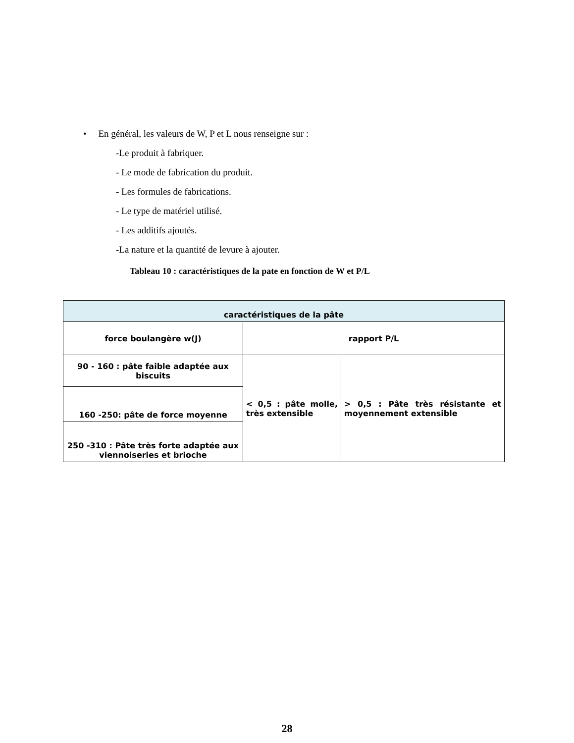• En général, les valeurs de W, P et L nous renseigne sur :
-Le produit à fabriquer.
- Le mode de fabrication du produit.
- Les formules de fabrications.
- Le type de matériel utilisé.
- Les additifs ajoutés.
-La nature et la quantité de levure à ajouter.
Tableau 10 : caractéristiques de la pate en fonction de W et P/L
| caractéristiques de la pâte | | |
| --- | --- | --- |
| force boulangère w(J) | rapport P/L | |
| 90 - 160 : pâte faible adaptée aux biscuits | < 0,5 : pâte molle, très extensible | > 0,5 : Pâte très résistante et moyennement extensible |
| 160 -250: pâte de force moyenne | | |
| 250 -310 : Pâte très forte adaptée aux viennoiseries et brioche | | |
28